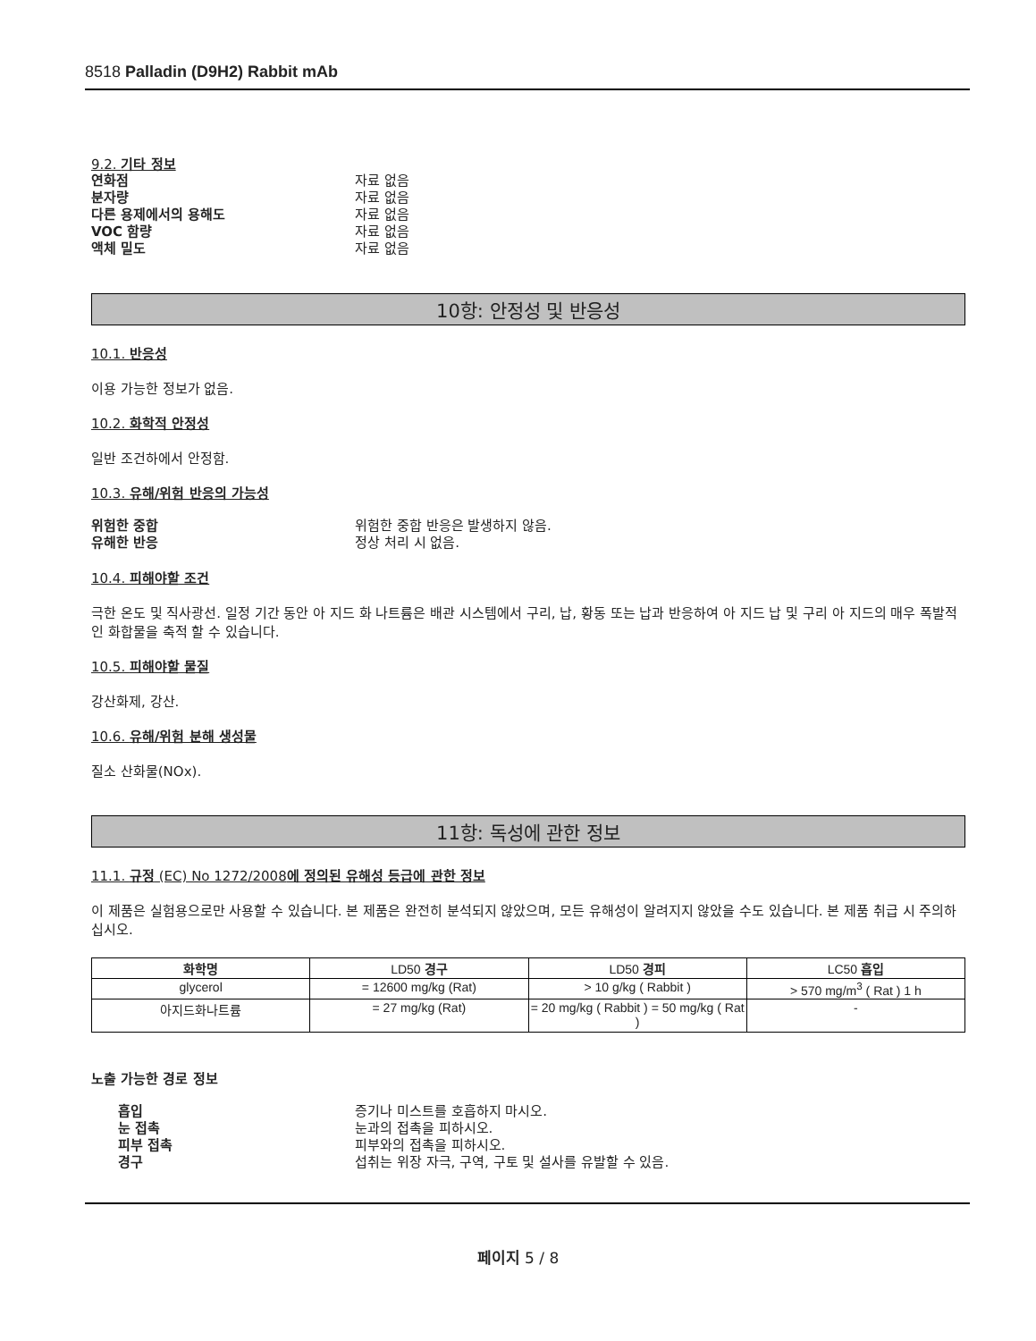8518 Palladin (D9H2) Rabbit mAb
9.2. 기타 정보
연화점 자료 없음
분자량 자료 없음
다른 용제에서의 용해도 자료 없음
VOC 함량 자료 없음
액체 밀도 자료 없음
10항: 안정성 및 반응성
10.1. 반응성
이용 가능한 정보가 없음.
10.2. 화학적 안정성
일반 조건하에서 안정함.
10.3. 유해/위험 반응의 가능성
위험한 중합 위험한 중합 반응은 발생하지 않음.
유해한 반응 정상 처리 시 없음.
10.4. 피해야할 조건
극한 온도 및 직사광선. 일정 기간 동안 아 지드 화 나트륨은 배관 시스템에서 구리, 납, 황동 또는 납과 반응하여 아 지드 납 및 구리 아 지드의 매우 폭발적인 화합물을 축적 할 수 있습니다.
10.5. 피해야할 물질
강산화제, 강산.
10.6. 유해/위험 분해 생성물
질소 산화물(NOx).
11항: 독성에 관한 정보
11.1. 규정 (EC) No 1272/2008에 정의된 유해성 등급에 관한 정보
이 제품은 실험용으로만 사용할 수 있습니다. 본 제품은 완전히 분석되지 않았으며, 모든 유해성이 알려지지 않았을 수도 있습니다. 본 제품 취급 시 주의하십시오.
| 화학명 | LD50 경구 | LD50 경피 | LC50 흡입 |
| --- | --- | --- | --- |
| glycerol | = 12600 mg/kg (Rat) | > 10 g/kg ( Rabbit ) | > 570 mg/m<sup>3</sup> ( Rat ) 1 h |
| 아지드화나트륨 | = 27 mg/kg (Rat) | = 20 mg/kg ( Rabbit ) = 50 mg/kg ( Rat ) | - |
노출 가능한 경로 정보
흡입 증기나 미스트를 호흡하지 마시오.
눈 접촉 눈과의 접촉을 피하시오.
피부 접촉 피부와의 접촉을 피하시오.
경구 섭취는 위장 자극, 구역, 구토 및 설사를 유발할 수 있음.
페이지 5 / 8